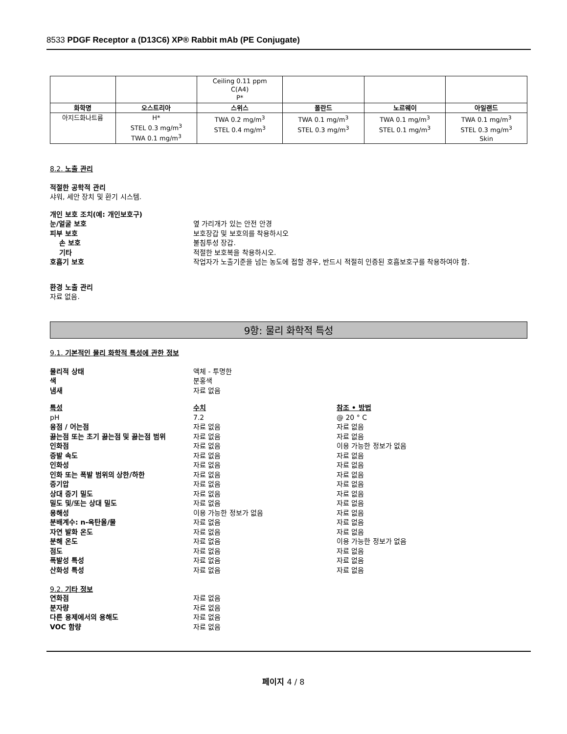8533 PDGF Receptor a (D13C6) XP® Rabbit mAb (PE Conjugate)
| | | Ceiling 0.11 ppm C(A4) P* | | | |
| 화학명 | 오스트리아 | 스위스 | 폴란드 | 노르웨이 | 아일랜드 |
| 아지드화나트륨 | H* STEL 0.3 mg/m<sup>3</sup> TWA 0.1 mg/m<sup>3</sup> | TWA 0.2 mg/m<sup>3</sup> STEL 0.4 mg/m<sup>3</sup> | TWA 0.1 mg/m<sup>3</sup> STEL 0.3 mg/m<sup>3</sup> | TWA 0.1 mg/m<sup>3</sup> STEL 0.1 mg/m<sup>3</sup> | TWA 0.1 mg/m<sup>3</sup> STEL 0.3 mg/m<sup>3</sup> Skin |
8.2. 노출 관리
적절한 공학적 관리
샤워, 세안 장치 및 환기 시스템.
개인 보호 조치(예: 개인보호구)
눈/얼굴 보호 옆 가리개가 있는 안전 안경
피부 보호 보호장갑 및 보호의를 착용하시오
손 보호 불침투성 장갑.
기타 적절한 보호복을 착용하시오.
호흡기 보호 작업자가 노출기준을 넘는 농도에 접할 경우, 반드시 적절히 인증된 호흡보호구를 착용하여야 함.
환경 노출 관리
자료 없음.
9항: 물리 화학적 특성
9.1. 기본적인 물리 화학적 특성에 관한 정보
물리적 상태 액체 - 투명한
색 분홍색
냄새 자료 없음
특성 수치 참조 • 방법
pH 7.2 @ 20 ° C
융점 / 어는점 자료 없음 자료 없음
끓는점 또는 초기 끓는점 및 끓는점 범위 자료 없음 자료 없음
인화점 자료 없음 이용 가능한 정보가 없음
증발 속도 자료 없음 자료 없음
인화성 자료 없음 자료 없음
인화 또는 폭발 범위의 상한/하한 자료 없음 자료 없음
증기압 자료 없음 자료 없음
상대 증기 밀도 자료 없음 자료 없음
밀도 및/또는 상대 밀도 자료 없음 자료 없음
용해성 이용 가능한 정보가 없음 자료 없음
분배계수: n-옥탄올/물 자료 없음 자료 없음
자연 발화 온도 자료 없음 자료 없음
분해 온도 자료 없음 이용 가능한 정보가 없음
점도 자료 없음 자료 없음
폭발성 특성 자료 없음 자료 없음
산화성 특성 자료 없음 자료 없음
9.2. 기타 정보
연화점 자료 없음
분자량 자료 없음
다른 용제에서의 용해도 자료 없음
VOC 함량 자료 없음
페이지 4 / 8